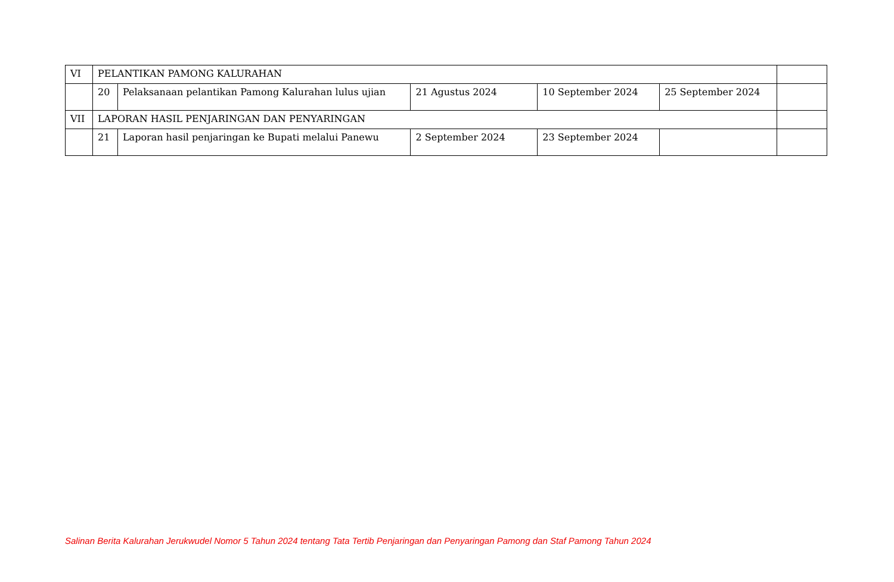| VI | PELANTIKAN PAMONG KALURAHAN | | | | | |
| | 20 | Pelaksanaan pelantikan Pamong Kalurahan lulus ujian | 21 Agustus 2024 | 10 September 2024 | 25 September 2024 | |
| VII | LAPORAN HASIL PENJARINGAN DAN PENYARINGAN | | | | | |
| | 21 | Laporan hasil penjaringan ke Bupati melalui Panewu | 2 September 2024 | 23 September 2024 | | |
Salinan Berita Kalurahan Jerukwudel Nomor 5 Tahun 2024 tentang Tata Tertib Penjaringan dan Penyaringan Pamong dan Staf Pamong Tahun 2024